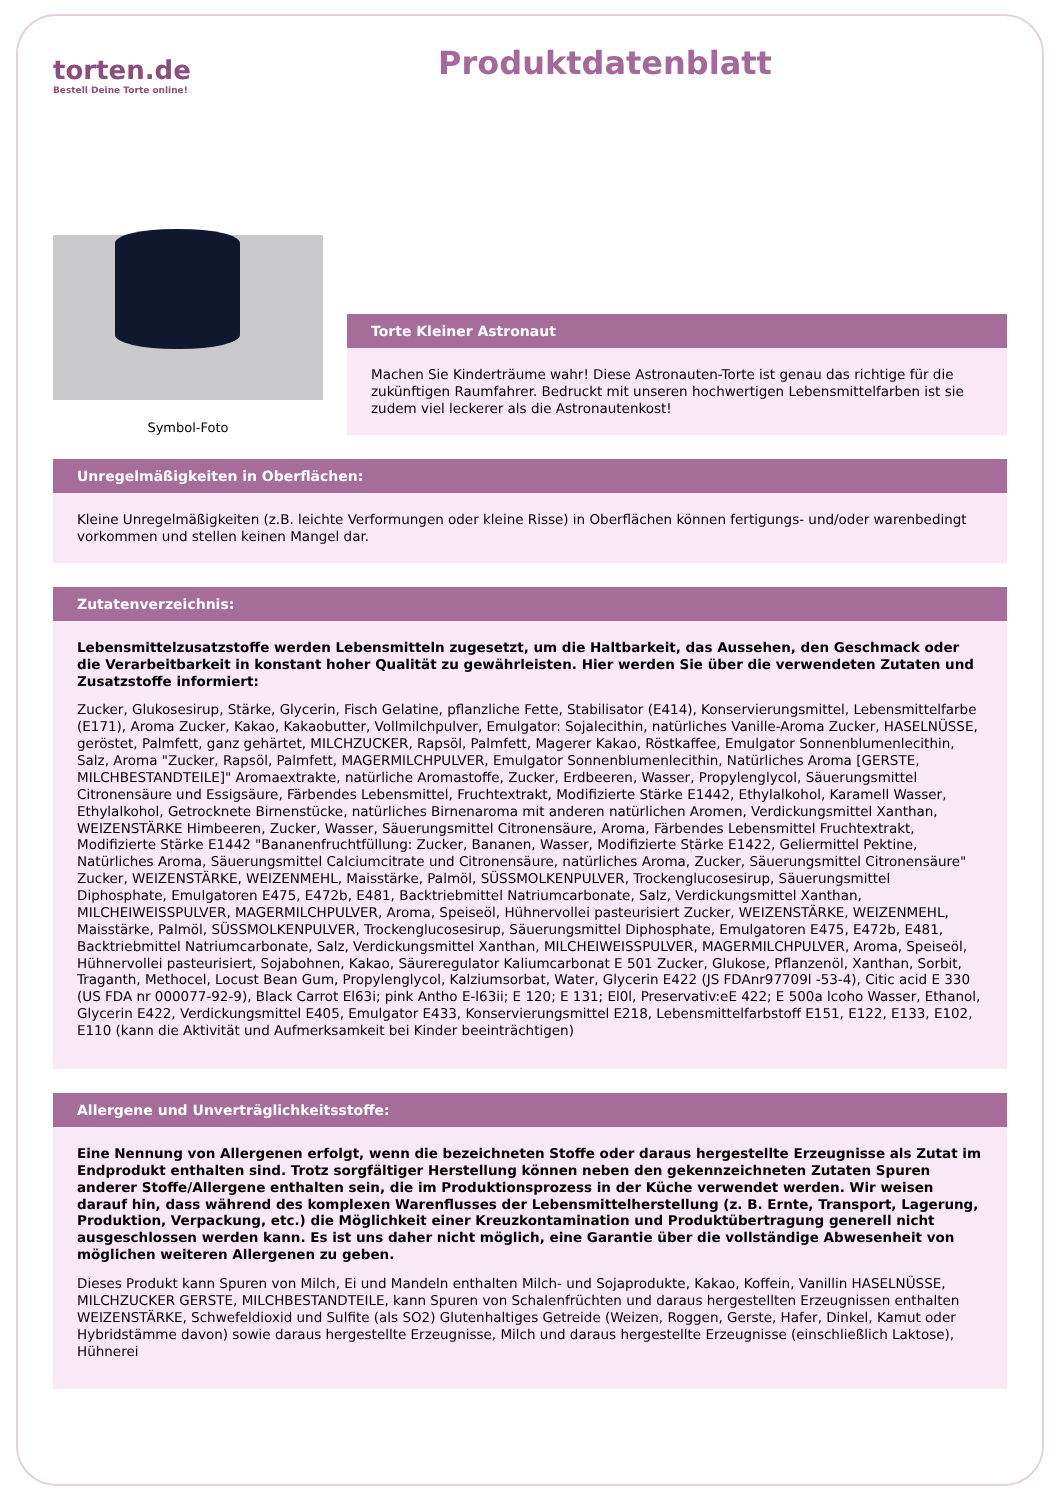torten.de
Bestell Deine Torte online!
Produktdatenblatt
Symbol-Foto
Torte Kleiner Astronaut
Machen Sie Kinderträume wahr! Diese Astronauten-Torte ist genau das richtige für die zukünftigen Raumfahrer. Bedruckt mit unseren hochwertigen Lebensmittelfarben ist sie zudem viel leckerer als die Astronautenkost!
Unregelmäßigkeiten in Oberflächen:
Kleine Unregelmäßigkeiten (z.B. leichte Verformungen oder kleine Risse) in Oberflächen können fertigungs- und/oder warenbedingt vorkommen und stellen keinen Mangel dar.
Zutatenverzeichnis:
Lebensmittelzusatzstoffe werden Lebensmitteln zugesetzt, um die Haltbarkeit, das Aussehen, den Geschmack oder die Verarbeitbarkeit in konstant hoher Qualität zu gewährleisten. Hier werden Sie über die verwendeten Zutaten und Zusatzstoffe informiert:
Zucker, Glukosesirup, Stärke, Glycerin, Fisch Gelatine, pflanzliche Fette, Stabilisator (E414), Konservierungsmittel, Lebensmittelfarbe (E171), Aroma Zucker, Kakao, Kakaobutter, Vollmilchpulver, Emulgator: Sojalecithin, natürliches Vanille-Aroma Zucker, HASELNÜSSE, geröstet, Palmfett, ganz gehärtet, MILCHZUCKER, Rapsöl, Palmfett, Magerer Kakao, Röstkaffee, Emulgator Sonnenblumenlecithin, Salz, Aroma "Zucker, Rapsöl, Palmfett, MAGERMILCHPULVER, Emulgator Sonnenblumenlecithin, Natürliches Aroma [GERSTE, MILCHBESTANDTEILE]" Aromaextrakte, natürliche Aromastoffe, Zucker, Erdbeeren, Wasser, Propylenglycol, Säuerungsmittel Citronensäure und Essigsäure, Färbendes Lebensmittel, Fruchtextrakt, Modifizierte Stärke E1442, Ethylalkohol, Karamell Wasser, Ethylalkohol, Getrocknete Birnenstücke, natürliches Birnenaroma mit anderen natürlichen Aromen, Verdickungsmittel Xanthan, WEIZENSTÄRKE Himbeeren, Zucker, Wasser, Säuerungsmittel Citronensäure, Aroma, Färbendes Lebensmittel Fruchtextrakt, Modifizierte Stärke E1442 "Bananenfruchtfüllung: Zucker, Bananen, Wasser, Modifizierte Stärke E1422, Geliermittel Pektine, Natürliches Aroma, Säuerungsmittel Calciumcitrate und Citronensäure, natürliches Aroma, Zucker, Säuerungsmittel Citronensäure" Zucker, WEIZENSTÄRKE, WEIZENMEHL, Maisstärke, Palmöl, SÜSSMOLKENPULVER, Trockenglucosesirup, Säuerungsmittel Diphosphate, Emulgatoren E475, E472b, E481, Backtriebmittel Natriumcarbonate, Salz, Verdickungsmittel Xanthan, MILCHEIWEISSPULVER, MAGERMILCHPULVER, Aroma, Speiseöl, Hühnervollei pasteurisiert Zucker, WEIZENSTÄRKE, WEIZENMEHL, Maisstärke, Palmöl, SÜSSMOLKENPULVER, Trockenglucosesirup, Säuerungsmittel Diphosphate, Emulgatoren E475, E472b, E481, Backtriebmittel Natriumcarbonate, Salz, Verdickungsmittel Xanthan, MILCHEIWEISSPULVER, MAGERMILCHPULVER, Aroma, Speiseöl, Hühnervollei pasteurisiert, Sojabohnen, Kakao, Säureregulator Kaliumcarbonat E 501 Zucker, Glukose, Pflanzenöl, Xanthan, Sorbit, Traganth, Methocel, Locust Bean Gum, Propylenglycol, Kalziumsorbat, Water, Glycerin E422 (JS FDAnr97709l -53-4), Citic acid E 330 (US FDA nr 000077-92-9), Black Carrot El63i; pink Antho E-l63ii; E 120; E 131; El0l, Preservativ:eE 422; E 500a lcoho Wasser, Ethanol, Glycerin E422, Verdickungsmittel E405, Emulgator E433, Konservierungsmittel E218, Lebensmittelfarbstoff E151, E122, E133, E102, E110 (kann die Aktivität und Aufmerksamkeit bei Kinder beeinträchtigen)
Allergene und Unverträglichkeitsstoffe:
Eine Nennung von Allergenen erfolgt, wenn die bezeichneten Stoffe oder daraus hergestellte Erzeugnisse als Zutat im Endprodukt enthalten sind. Trotz sorgfältiger Herstellung können neben den gekennzeichneten Zutaten Spuren anderer Stoffe/Allergene enthalten sein, die im Produktionsprozess in der Küche verwendet werden. Wir weisen darauf hin, dass während des komplexen Warenflusses der Lebensmittelherstellung (z. B. Ernte, Transport, Lagerung, Produktion, Verpackung, etc.) die Möglichkeit einer Kreuzkontamination und Produktübertragung generell nicht ausgeschlossen werden kann. Es ist uns daher nicht möglich, eine Garantie über die vollständige Abwesenheit von möglichen weiteren Allergenen zu geben.
Dieses Produkt kann Spuren von Milch, Ei und Mandeln enthalten Milch- und Sojaprodukte, Kakao, Koffein, Vanillin HASELNÜSSE, MILCHZUCKER GERSTE, MILCHBESTANDTEILE, kann Spuren von Schalenfrüchten und daraus hergestellten Erzeugnissen enthalten WEIZENSTÄRKE, Schwefeldioxid und Sulfite (als SO2) Glutenhaltiges Getreide (Weizen, Roggen, Gerste, Hafer, Dinkel, Kamut oder Hybridstämme davon) sowie daraus hergestellte Erzeugnisse, Milch und daraus hergestellte Erzeugnisse (einschließlich Laktose), Hühnerei